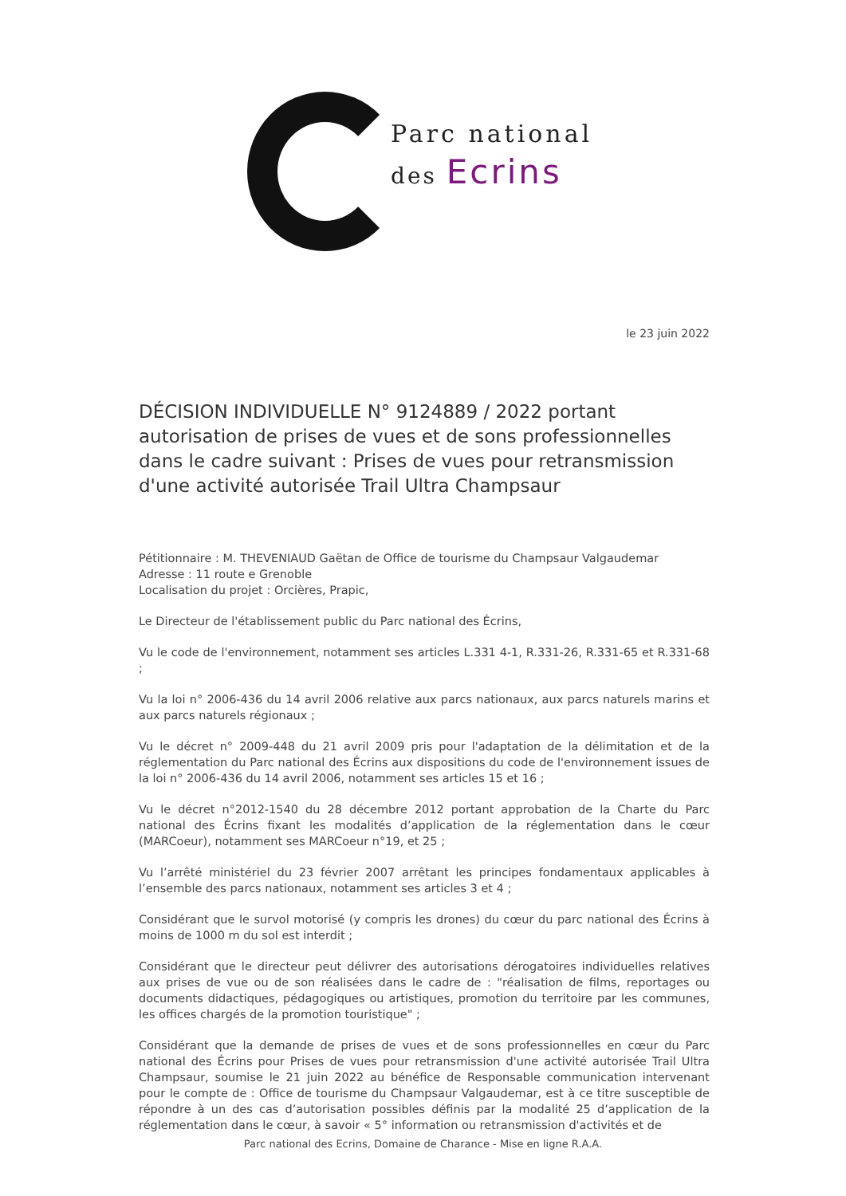Parc national
des Ecrins
le 23 juin 2022
DÉCISION INDIVIDUELLE N° 9124889 / 2022 portant autorisation de prises de vues et de sons professionnelles dans le cadre suivant : Prises de vues pour retransmission d'une activité autorisée Trail Ultra Champsaur
Pétitionnaire : M. THEVENIAUD Gaëtan de Office de tourisme du Champsaur Valgaudemar
Adresse : 11 route e Grenoble
Localisation du projet : Orcières, Prapic,
Le Directeur de l'établissement public du Parc national des Écrins,
Vu le code de l'environnement, notamment ses articles L.331 4-1, R.331-26, R.331-65 et R.331-68 ;
Vu la loi n° 2006-436 du 14 avril 2006 relative aux parcs nationaux, aux parcs naturels marins et aux parcs naturels régionaux ;
Vu le décret n° 2009-448 du 21 avril 2009 pris pour l'adaptation de la délimitation et de la réglementation du Parc national des Écrins aux dispositions du code de l'environnement issues de la loi n° 2006-436 du 14 avril 2006, notamment ses articles 15 et 16 ;
Vu le décret n°2012-1540 du 28 décembre 2012 portant approbation de la Charte du Parc national des Écrins fixant les modalités d’application de la réglementation dans le cœur (MARCoeur), notamment ses MARCoeur n°19, et 25 ;
Vu l’arrêté ministériel du 23 février 2007 arrêtant les principes fondamentaux applicables à l’ensemble des parcs nationaux, notamment ses articles 3 et 4 ;
Considérant que le survol motorisé (y compris les drones) du cœur du parc national des Écrins à moins de 1000 m du sol est interdit ;
Considérant que le directeur peut délivrer des autorisations dérogatoires individuelles relatives aux prises de vue ou de son réalisées dans le cadre de : "réalisation de films, reportages ou documents didactiques, pédagogiques ou artistiques, promotion du territoire par les communes, les offices chargés de la promotion touristique" ;
Considérant que la demande de prises de vues et de sons professionnelles en cœur du Parc national des Écrins pour Prises de vues pour retransmission d'une activité autorisée Trail Ultra Champsaur, soumise le 21 juin 2022 au bénéfice de Responsable communication intervenant pour le compte de : Office de tourisme du Champsaur Valgaudemar, est à ce titre susceptible de répondre à un des cas d’autorisation possibles définis par la modalité 25 d’application de la réglementation dans le cœur, à savoir « 5° information ou retransmission d'activités et de
Parc national des Ecrins, Domaine de Charance - Mise en ligne R.A.A.